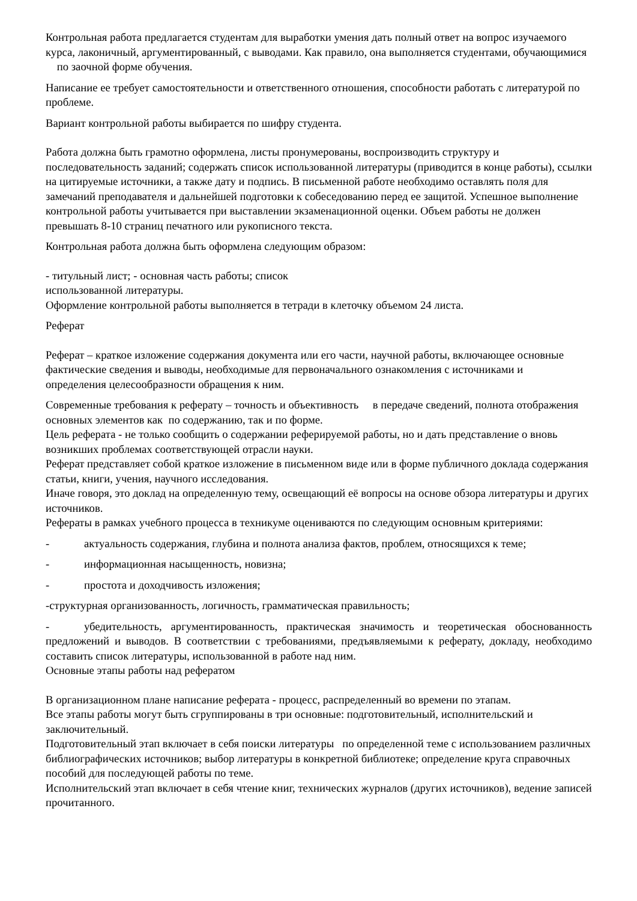Контрольная работа предлагается студентам для выработки умения дать полный ответ на вопрос изучаемого курса, лаконичный, аргументированный, с выводами. Как правило, она выполняется студентами, обучающимися по заочной форме обучения.
Написание ее требует самостоятельности и ответственного отношения, способности работать с литературой по проблеме.
Вариант контрольной работы выбирается по шифру студента.
Работа должна быть грамотно оформлена, листы пронумерованы, воспроизводить структуру и последовательность заданий; содержать список использованной литературы (приводится в конце работы), ссылки на цитируемые источники, а также дату и подпись. В письменной работе необходимо оставлять поля для замечаний преподавателя и дальнейшей подготовки к собеседованию перед ее защитой. Успешное выполнение контрольной работы учитывается при выставлении экзаменационной оценки. Объем работы не должен превышать 8-10 страниц печатного или рукописного текста.
Контрольная работа должна быть оформлена следующим образом:
- титульный лист; - основная часть работы; список
использованной литературы.
Оформление контрольной работы выполняется в тетради в клеточку объемом 24 листа.
Реферат
Реферат – краткое изложение содержания документа или его части, научной работы, включающее основные фактические сведения и выводы, необходимые для первоначального ознакомления с источниками и
определения целесообразности обращения к ним.
Современные требования к реферату – точность и объективность в передаче сведений, полнота отображения основных элементов как по содержанию, так и по форме.
Цель реферата - не только сообщить о содержании реферируемой работы, но и дать представление о вновь возникших проблемах соответствующей отрасли науки.
Реферат представляет собой краткое изложение в письменном виде или в форме публичного доклада содержания статьи, книги, учения, научного исследования.
Иначе говоря, это доклад на определенную тему, освещающий её вопросы на основе обзора литературы и других источников.
Рефераты в рамках учебного процесса в техникуме оцениваются по следующим основным критериями:
- актуальность содержания, глубина и полнота анализа фактов, проблем, относящихся к теме;
- информационная насыщенность, новизна;
- простота и доходчивость изложения;
-структурная организованность, логичность, грамматическая правильность;
- убедительность, аргументированность, практическая значимость и теоретическая обоснованность предложений и выводов. В соответствии с требованиями, предъявляемыми к реферату, докладу, необходимо составить список литературы, использованной в работе над ним.
Основные этапы работы над рефератом
В организационном плане написание реферата - процесс, распределенный во времени по этапам.
Все этапы работы могут быть сгруппированы в три основные: подготовительный, исполнительский и заключительный.
Подготовительный этап включает в себя поиски литературы по определенной теме с использованием различных библиографических источников; выбор литературы в конкретной библиотеке; определение круга справочных пособий для последующей работы по теме.
Исполнительский этап включает в себя чтение книг, технических журналов (других источников), ведение записей прочитанного.